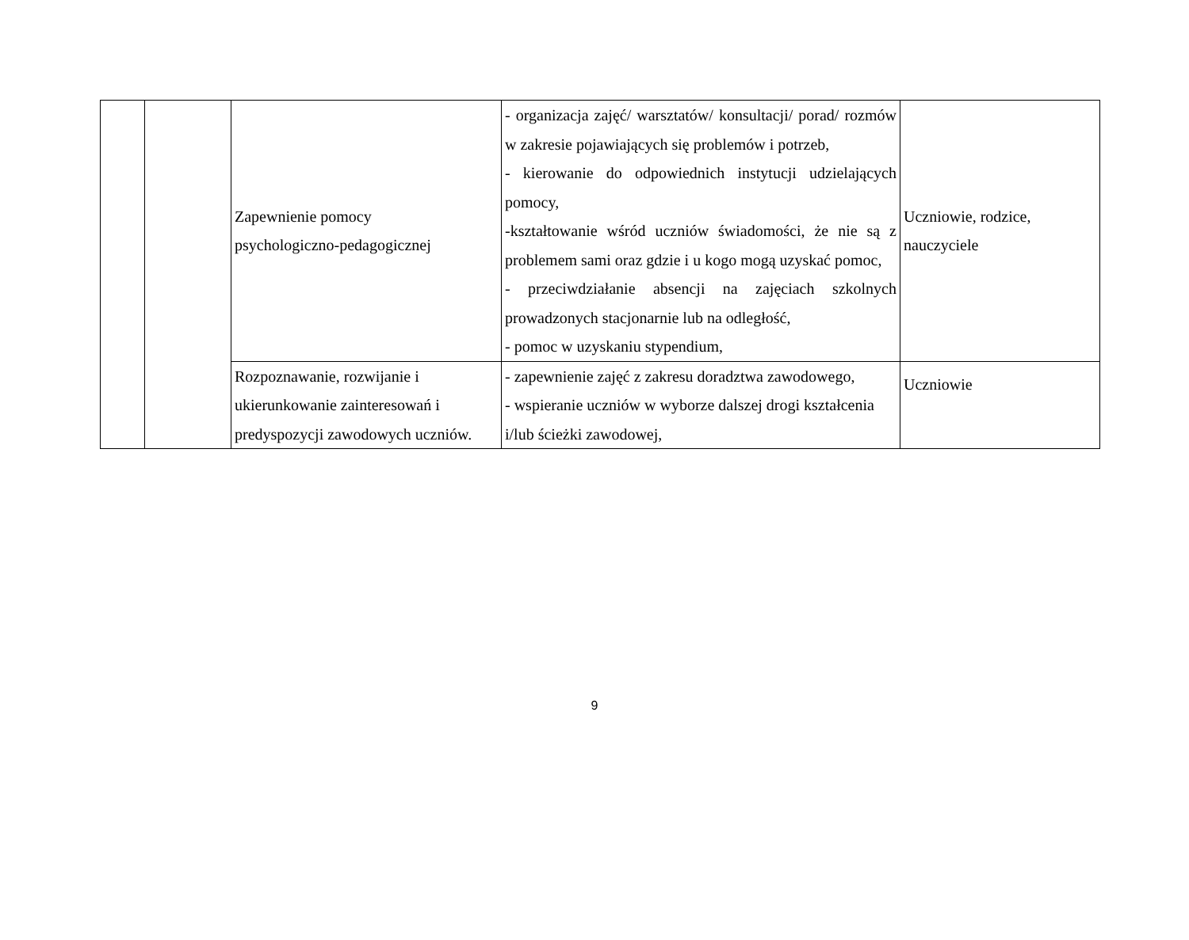| | | Zapewnienie pomocy psychologiczno-pedagogicznej | - organizacja zajęć/ warsztatów/ konsultacji/ porad/ rozmów w zakresie pojawiających się problemów i potrzeb, - kierowanie do odpowiednich instytucji udzielających pomocy, -kształtowanie wśród uczniów świadomości, że nie są z problemem sami oraz gdzie i u kogo mogą uzyskać pomoc, - przeciwdziałanie absencji na zajęciach szkolnych prowadzonych stacjonarnie lub na odległość, - pomoc w uzyskaniu stypendium, | Uczniowie, rodzice, nauczyciele |
| | | Rozpoznawanie, rozwijanie i ukierunkowanie zainteresowań i predyspozycji zawodowych uczniów. | - zapewnienie zajęć z zakresu doradztwa zawodowego, - wspieranie uczniów w wyborze dalszej drogi kształcenia i/lub ścieżki zawodowej, | Uczniowie |
9